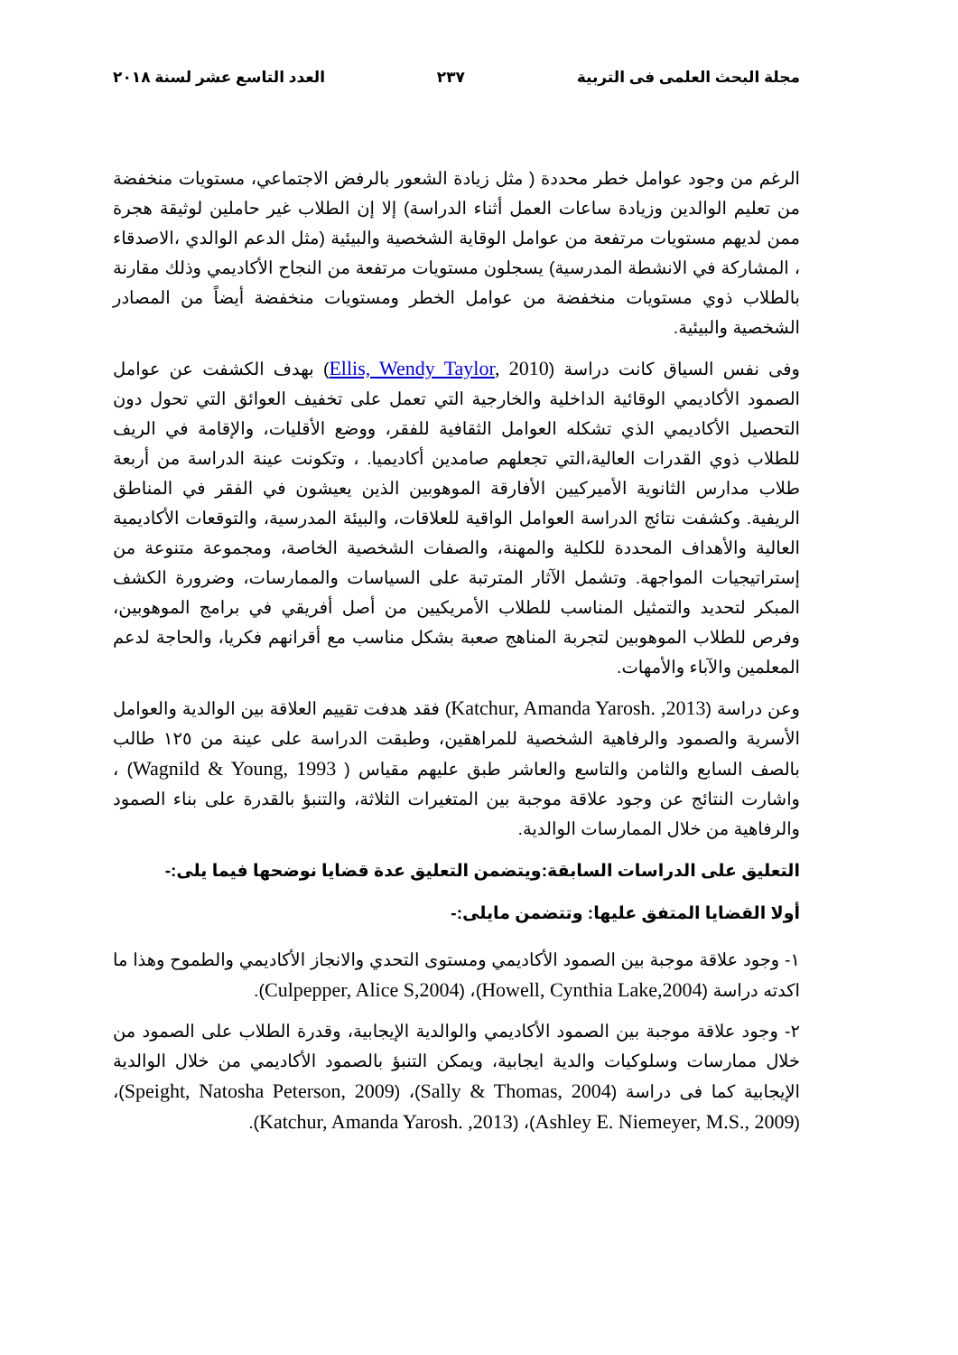مجلة البحث العلمى فى التربية ٢٣٧ العدد التاسع عشر لسنة ٢٠١٨
الرغم من وجود عوامل خطر محددة ( مثل زيادة الشعور بالرفض الاجتماعي، مستويات منخفضة من تعليم الوالدين وزيادة ساعات العمل أثناء الدراسة) إلا إن الطلاب غير حاملين لوثيقة هجرة ممن لديهم مستويات مرتفعة من عوامل الوقاية الشخصية والبيئية (مثل الدعم الوالدي ،الاصدقاء ، المشاركة في الانشطة المدرسية) يسجلون مستويات مرتفعة من النجاح الأكاديمي وذلك مقارنة بالطلاب ذوي مستويات منخفضة من عوامل الخطر ومستويات منخفضة أيضاً من المصادر الشخصية والبيئية.
وفى نفس السياق كانت دراسة (Ellis, Wendy Taylor, 2010) بهدف الكشفت عن عوامل الصمود الأكاديمي الوقائية الداخلية والخارجية التي تعمل على تخفيف العوائق التي تحول دون التحصيل الأكاديمي الذي تشكله العوامل الثقافية للفقر، ووضع الأقليات، والإقامة في الريف للطلاب ذوي القدرات العالية،التي تجعلهم صامدين أكاديميا. ، وتكونت عينة الدراسة من أربعة طلاب مدارس الثانوية الأميركيين الأفارقة الموهوبين الذين يعيشون في الفقر في المناطق الريفية. وكشفت نتائج الدراسة العوامل الواقية للعلاقات، والبيئة المدرسية، والتوقعات الأكاديمية العالية والأهداف المحددة للكلية والمهنة، والصفات الشخصية الخاصة، ومجموعة متنوعة من إستراتيجيات المواجهة. وتشمل الآثار المترتبة على السياسات والممارسات، وضرورة الكشف المبكر لتحديد والتمثيل المناسب للطلاب الأمريكيين من أصل أفريقي في برامج الموهوبين، وفرص للطلاب الموهوبين لتجربة المناهج صعبة بشكل مناسب مع أقرانهم فكريا، والحاجة لدعم المعلمين والآباء والأمهات.
وعن دراسة (Katchur, Amanda Yarosh. ,2013) فقد هدفت تقييم العلاقة بين الوالدية والعوامل الأسرية والصمود والرفاهية الشخصية للمراهقين، وطبقت الدراسة على عينة من ١٢٥ طالب بالصف السابع والثامن والتاسع والعاشر طبق عليهم مقياس ( Wagnild & Young, 1993) ، واشارت النتائج عن وجود علاقة موجبة بين المتغيرات الثلاثة، والتنبؤ بالقدرة على بناء الصمود والرفاهية من خلال الممارسات الوالدية.
التعليق على الدراسات السابقة:ويتضمن التعليق عدة قضايا نوضحها فيما يلى:-
أولا القضايا المتفق عليها: وتتضمن مايلى:-
١- وجود علاقة موجبة بين الصمود الأكاديمي ومستوى التحدي والانجاز الأكاديمي والطموح وهذا ما اكدته دراسة (Howell, Cynthia Lake,2004)، (Culpepper, Alice S,2004).
٢- وجود علاقة موجبة بين الصمود الأكاديمي والوالدية الإيجابية، وقدرة الطلاب على الصمود من خلال ممارسات وسلوكيات والدية ايجابية، ويمكن التنبؤ بالصمود الأكاديمي من خلال الوالدية الإيجابية كما فى دراسة (Sally & Thomas, 2004)، (Speight, Natosha Peterson, 2009)، (Ashley E. Niemeyer, M.S., 2009)، (Katchur, Amanda Yarosh. ,2013).